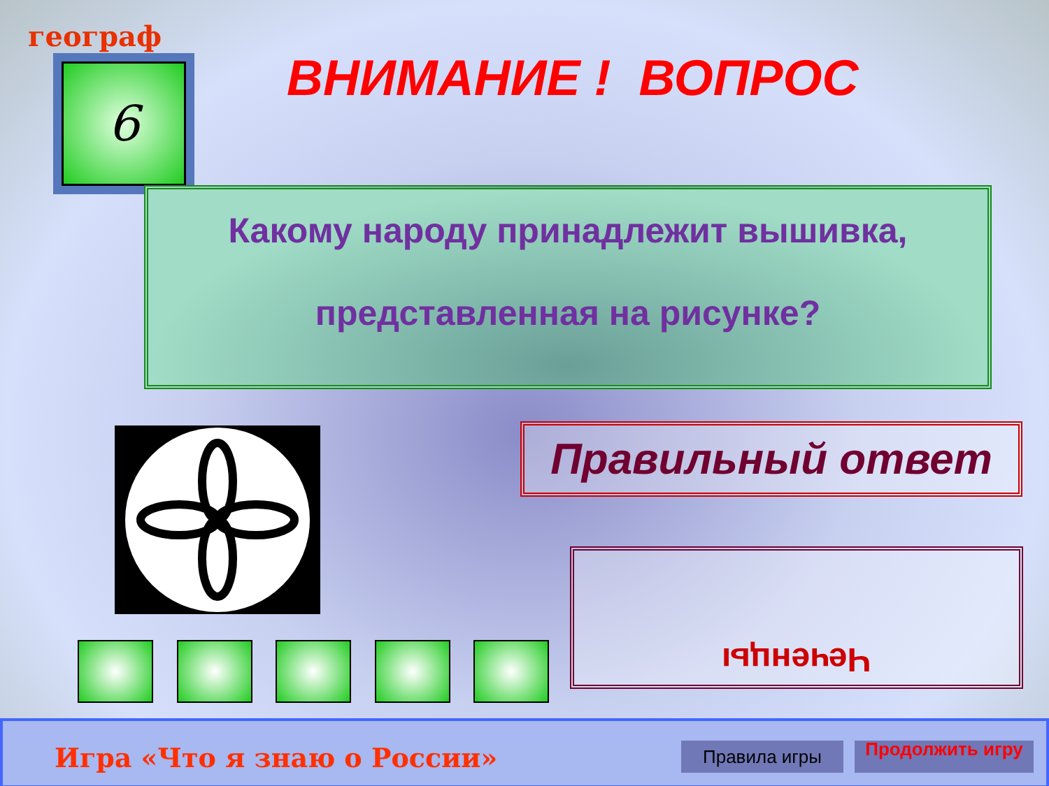географ
6
ВНИМАНИЕ ! ВОПРОС
Какому народу принадлежит вышивка,
представленная на рисунке?
Правильный ответ
Чеченцы
Игра «Что я знаю о России» Правила игры Продолжить игру